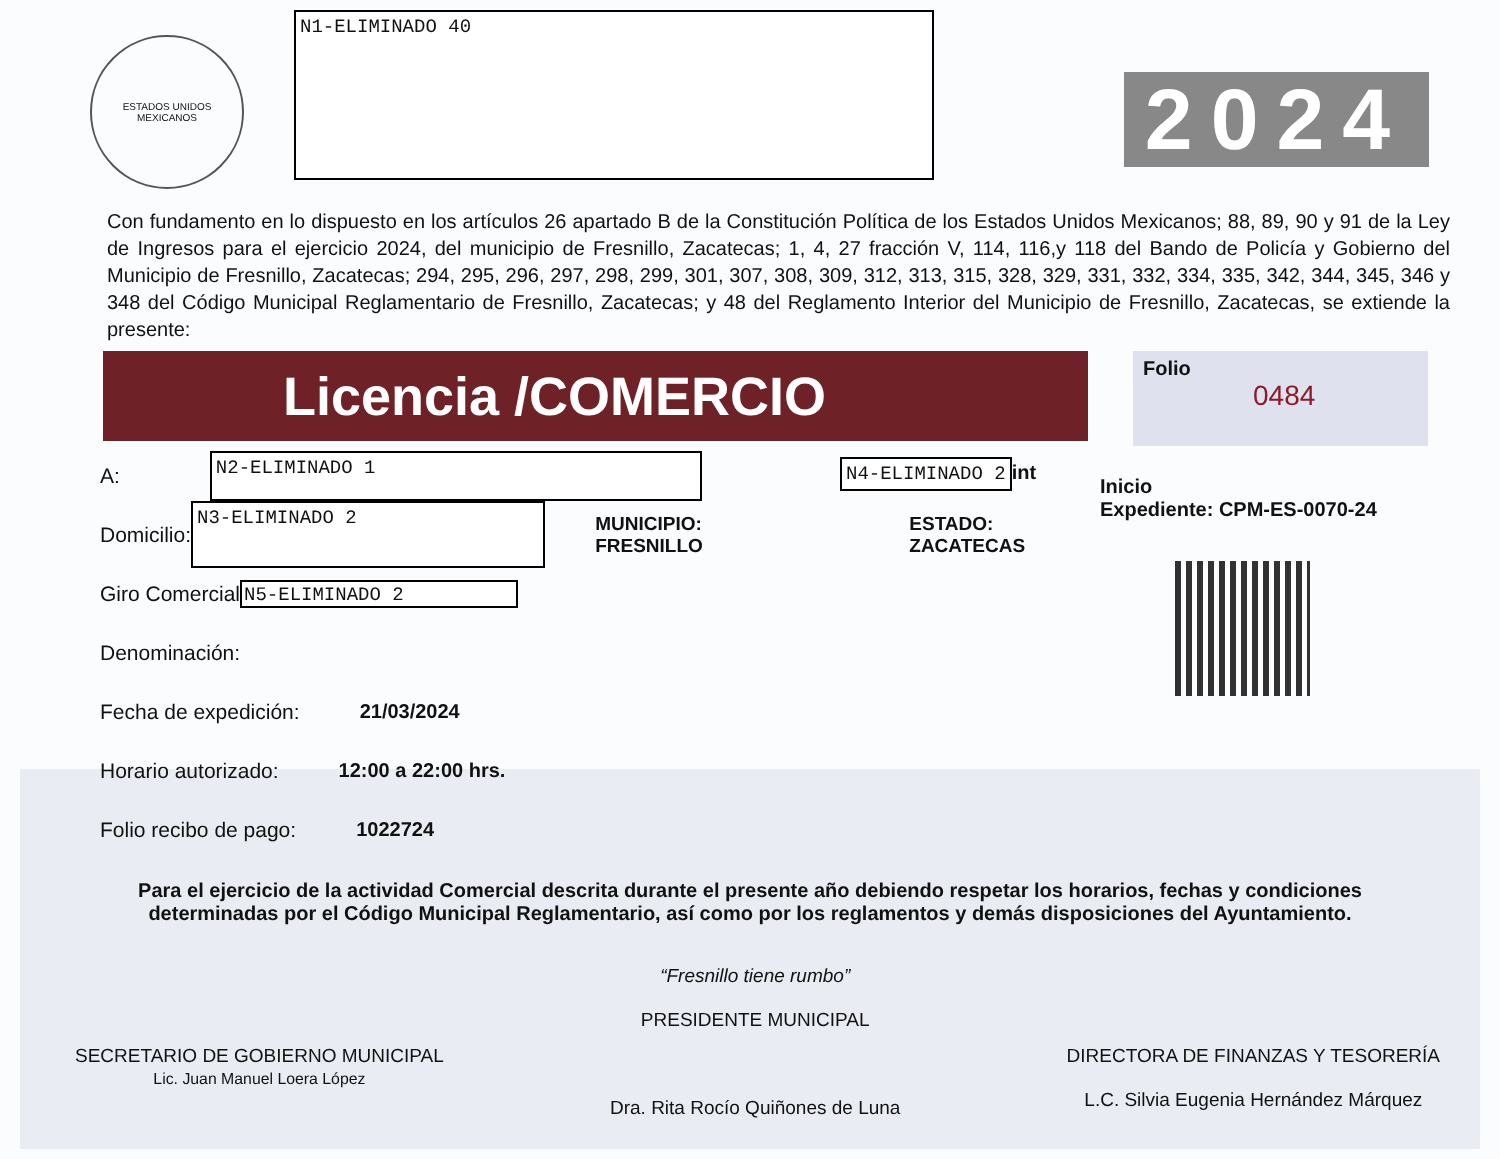ESTADOS UNIDOS MEXICANOS
N1-ELIMINADO 40
2024
Con fundamento en lo dispuesto en los artículos 26 apartado B de la Constitución Política de los Estados Unidos Mexicanos; 88, 89, 90 y 91 de la Ley de Ingresos para el ejercicio 2024, del municipio de Fresnillo, Zacatecas; 1, 4, 27 fracción V, 114, 116,y 118 del Bando de Policía y Gobierno del Municipio de Fresnillo, Zacatecas; 294, 295, 296, 297, 298, 299, 301, 307, 308, 309, 312, 313, 315, 328, 329, 331, 332, 334, 335, 342, 344, 345, 346 y 348 del Código Municipal Reglamentario de Fresnillo, Zacatecas; y 48 del Reglamento Interior del Municipio de Fresnillo, Zacatecas, se extiende la presente:
Licencia /COMERCIO
Folio
0484
A: N2-ELIMINADO 1
Domicilio: N3-ELIMINADO 2 MUNICIPIO: FRESNILLO ESTADO: ZACATECAS
Giro Comercial N5-ELIMINADO 2
Denominación:
Fecha de expedición: 21/03/2024
Horario autorizado: 12:00 a 22:00 hrs.
Folio recibo de pago: 1022724
N4-ELIMINADO 2 int
Inicio
Expediente: CPM-ES-0070-24
Para el ejercicio de la actividad Comercial descrita durante el presente año debiendo respetar los horarios, fechas y condiciones determinadas por el Código Municipal Reglamentario, así como por los reglamentos y demás disposiciones del Ayuntamiento.
SECRETARIO DE GOBIERNO MUNICIPAL
Lic. Juan Manuel Loera López
“Fresnillo tiene rumbo”
PRESIDENTE MUNICIPAL
Dra. Rita Rocío Quiñones de Luna
DIRECTORA DE FINANZAS Y TESORERÍA
L.C. Silvia Eugenia Hernández Márquez